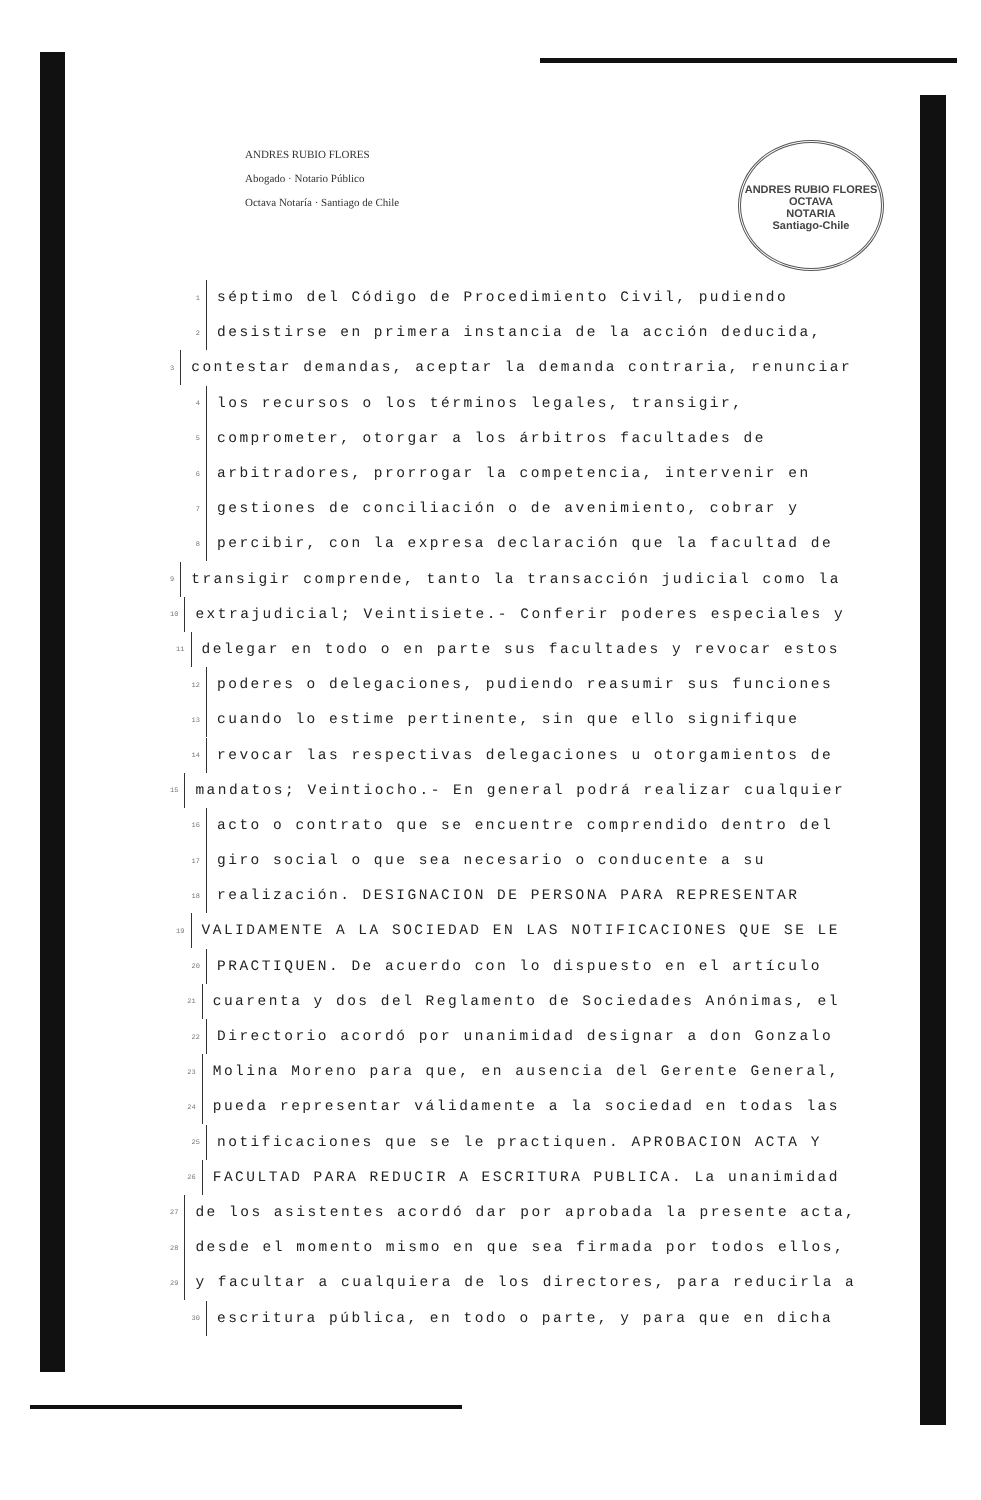ANDRES RUBIO FLORES
Abogado · Notario Público
Octava Notaría · Santiago de Chile
ANDRES RUBIO FLORES
OCTAVA
NOTARIA
Santiago-Chile
1 séptimo del Código de Procedimiento Civil, pudiendo
2 desistirse en primera instancia de la acción deducida,
3 contestar demandas, aceptar la demanda contraria, renunciar
4 los recursos o los términos legales, transigir,
5 comprometer, otorgar a los árbitros facultades de
6 arbitradores, prorrogar la competencia, intervenir en
7 gestiones de conciliación o de avenimiento, cobrar y
8 percibir, con la expresa declaración que la facultad de
9 transigir comprende, tanto la transacción judicial como la
10 extrajudicial; Veintisiete.- Conferir poderes especiales y
11 delegar en todo o en parte sus facultades y revocar estos
12 poderes o delegaciones, pudiendo reasumir sus funciones
13 cuando lo estime pertinente, sin que ello signifique
14 revocar las respectivas delegaciones u otorgamientos de
15 mandatos; Veintiocho.- En general podrá realizar cualquier
16 acto o contrato que se encuentre comprendido dentro del
17 giro social o que sea necesario o conducente a su
18 realización. DESIGNACION DE PERSONA PARA REPRESENTAR
19 VALIDAMENTE A LA SOCIEDAD EN LAS NOTIFICACIONES QUE SE LE
20 PRACTIQUEN. De acuerdo con lo dispuesto en el artículo
21 cuarenta y dos del Reglamento de Sociedades Anónimas, el
22 Directorio acordó por unanimidad designar a don Gonzalo
23 Molina Moreno para que, en ausencia del Gerente General,
24 pueda representar válidamente a la sociedad en todas las
25 notificaciones que se le practiquen. APROBACION ACTA Y
26 FACULTAD PARA REDUCIR A ESCRITURA PUBLICA. La unanimidad
27 de los asistentes acordó dar por aprobada la presente acta,
28 desde el momento mismo en que sea firmada por todos ellos,
29 y facultar a cualquiera de los directores, para reducirla a
30 escritura pública, en todo o parte, y para que en dicha